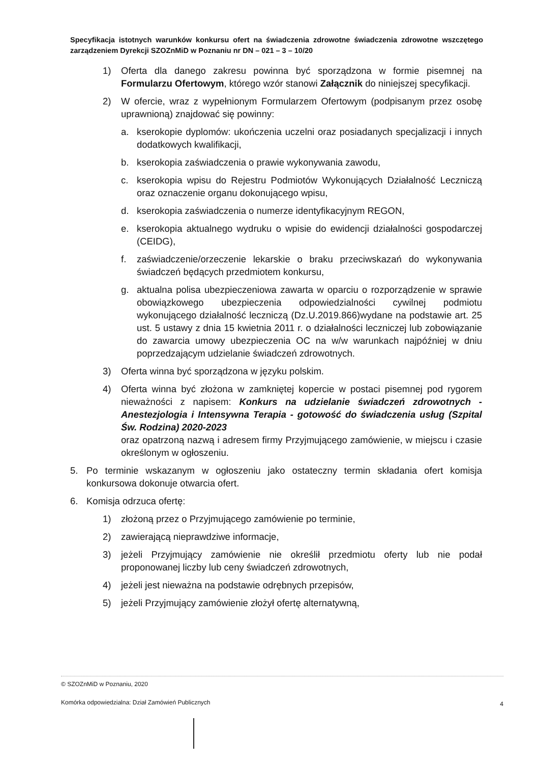Specyfikacja istotnych warunków konkursu ofert na świadczenia zdrowotne świadczenia zdrowotne wszczętego zarządzeniem Dyrekcji SZOZnMiD w Poznaniu nr DN – 021 – 3 – 10/20
1) Oferta dla danego zakresu powinna być sporządzona w formie pisemnej na Formularzu Ofertowym, którego wzór stanowi Załącznik do niniejszej specyfikacji.
2) W ofercie, wraz z wypełnionym Formularzem Ofertowym (podpisanym przez osobę uprawnioną) znajdować się powinny:
a. kserokopie dyplomów: ukończenia uczelni oraz posiadanych specjalizacji i innych dodatkowych kwalifikacji,
b. kserokopia zaświadczenia o prawie wykonywania zawodu,
c. kserokopia wpisu do Rejestru Podmiotów Wykonujących Działalność Leczniczą oraz oznaczenie organu dokonującego wpisu,
d. kserokopia zaświadczenia o numerze identyfikacyjnym REGON,
e. kserokopia aktualnego wydruku o wpisie do ewidencji działalności gospodarczej (CEIDG),
f. zaświadczenie/orzeczenie lekarskie o braku przeciwskazań do wykonywania świadczeń będących przedmiotem konkursu,
g. aktualna polisa ubezpieczeniowa zawarta w oparciu o rozporządzenie w sprawie obowiązkowego ubezpieczenia odpowiedzialności cywilnej podmiotu wykonującego działalność leczniczą (Dz.U.2019.866)wydane na podstawie art. 25 ust. 5 ustawy z dnia 15 kwietnia 2011 r. o działalności leczniczej lub zobowiązanie do zawarcia umowy ubezpieczenia OC na w/w warunkach najpóźniej w dniu poprzedzającym udzielanie świadczeń zdrowotnych.
3) Oferta winna być sporządzona w języku polskim.
4) Oferta winna być złożona w zamkniętej kopercie w postaci pisemnej pod rygorem nieważności z napisem: Konkurs na udzielanie świadczeń zdrowotnych - Anestezjologia i Intensywna Terapia - gotowość do świadczenia usług (Szpital Św. Rodzina) 2020-2023
oraz opatrzoną nazwą i adresem firmy Przyjmującego zamówienie, w miejscu i czasie określonym w ogłoszeniu.
5. Po terminie wskazanym w ogłoszeniu jako ostateczny termin składania ofert komisja konkursowa dokonuje otwarcia ofert.
6. Komisja odrzuca ofertę:
1) złożoną przez o Przyjmującego zamówienie po terminie,
2) zawierającą nieprawdziwe informacje,
3) jeżeli Przyjmujący zamówienie nie określił przedmiotu oferty lub nie podał proponowanej liczby lub ceny świadczeń zdrowotnych,
4) jeżeli jest nieważna na podstawie odrębnych przepisów,
5) jeżeli Przyjmujący zamówienie złożył ofertę alternatywną,
© SZOZnMiD w Poznaniu, 2020
Komórka odpowiedzialna: Dział Zamówień Publicznych
4